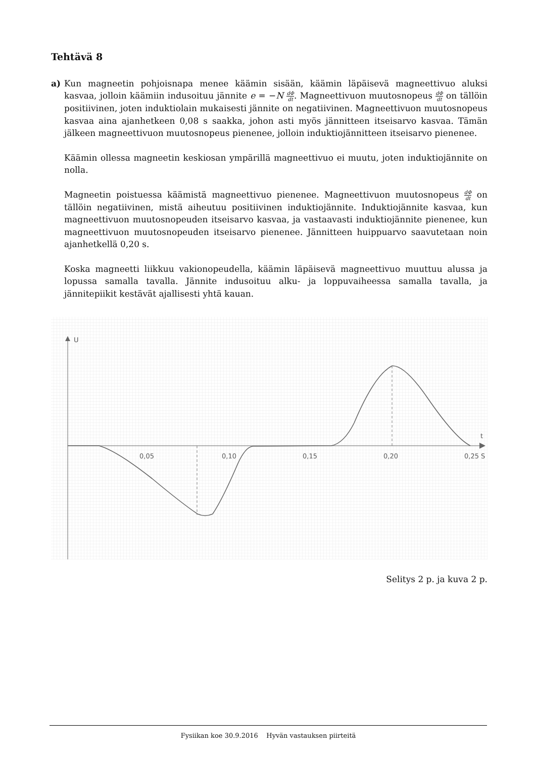Tehtävä 8
a) Kun magneetin pohjoisnapa menee käämin sisään, käämin läpäisevä magneettivuo aluksi kasvaa, jolloin käämiin indusoituu jännite e = −N dΦ dt. Magneettivuon muutosnopeus dΦ dt on tällöin positiivinen, joten induktiolain mukaisesti jännite on negatiivinen. Magneettivuon muutosnopeus kasvaa aina ajanhetkeen 0,08 s saakka, johon asti myös jännitteen itseisarvo kasvaa. Tämän jälkeen magneettivuon muutosnopeus pienenee, jolloin induktiojännitteen itseisarvo pienenee.
Käämin ollessa magneetin keskiosan ympärillä magneettivuo ei muutu, joten induktiojännite on nolla.
Magneetin poistuessa käämistä magneettivuo pienenee. Magneettivuon muutosnopeus dΦ dt on tällöin negatiivinen, mistä aiheutuu positiivinen induktiojännite. Induktiojännite kasvaa, kun magneettivuon muutosnopeuden itseisarvo kasvaa, ja vastaavasti induktiojännite pienenee, kun magneettivuon muutosnopeuden itseisarvo pienenee. Jännitteen huippuarvo saavutetaan noin ajanhetkellä 0,20 s.
Koska magneetti liikkuu vakionopeudella, käämin läpäisevä magneettivuo muuttuu alussa ja lopussa samalla tavalla. Jännite indusoituu alku- ja loppuvaiheessa samalla tavalla, ja jännitepiikit kestävät ajallisesti yhtä kauan.
U
t
0,05
0,10
0,15
0,20
0,25 S
Selitys 2 p. ja kuva 2 p.
Fysiikan koe 30.9.2016 Hyvän vastauksen piirteitä